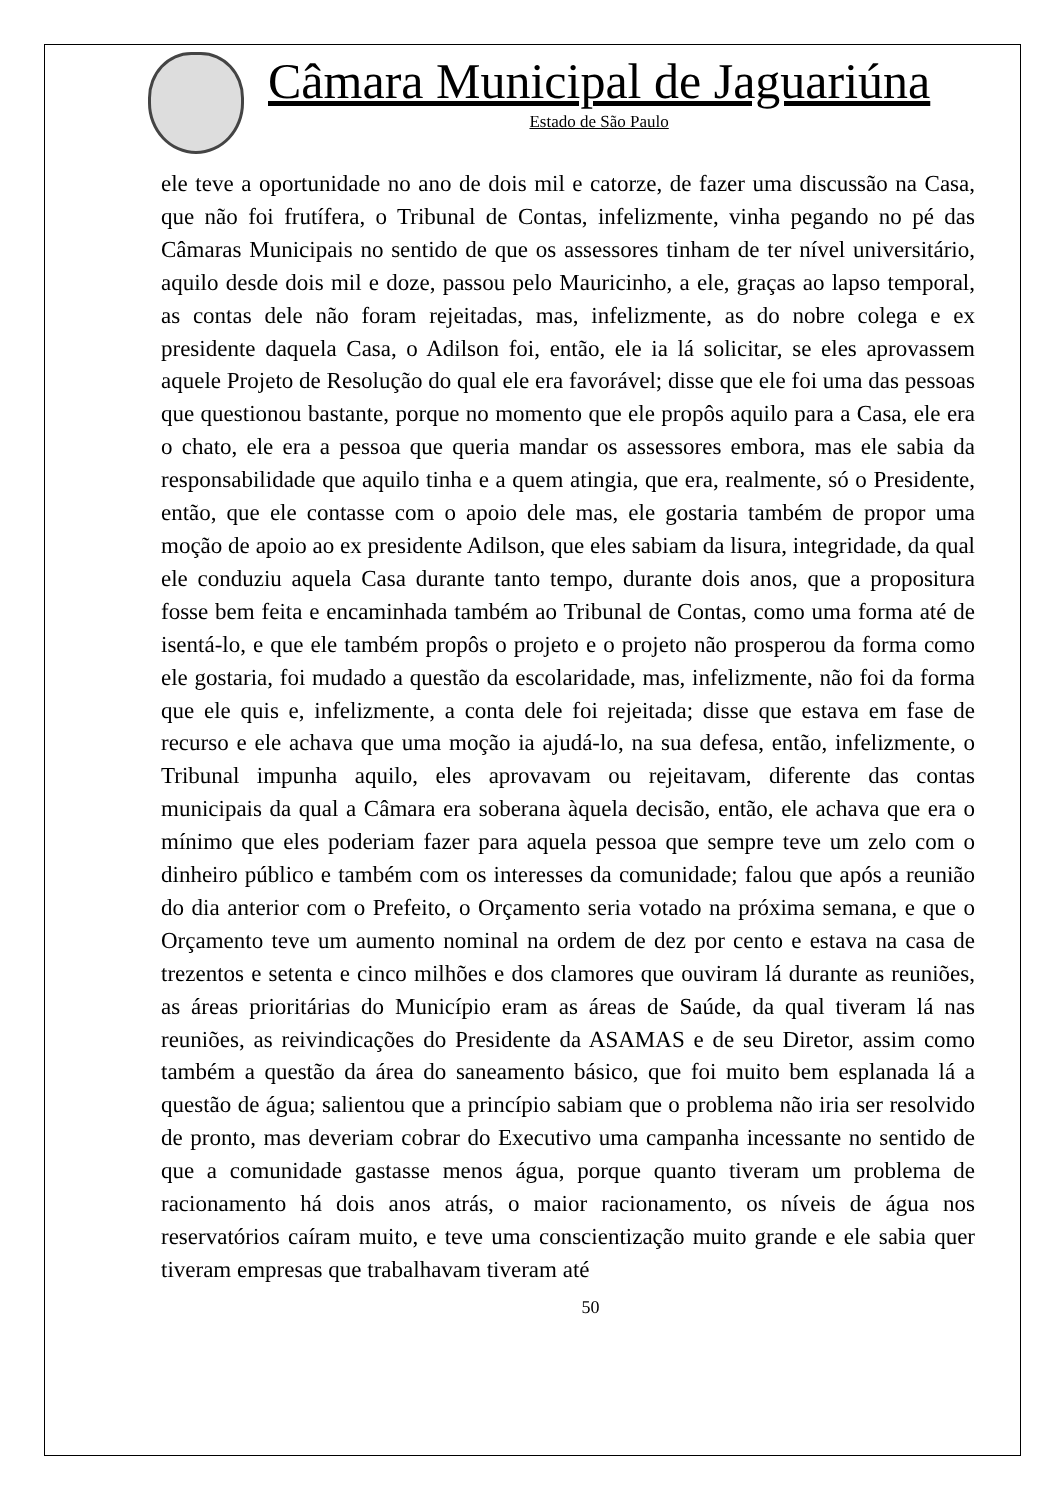Câmara Municipal de Jaguariúna
Estado de São Paulo
ele teve a oportunidade no ano de dois mil e catorze, de fazer uma discussão na Casa, que não foi frutífera, o Tribunal de Contas, infelizmente, vinha pegando no pé das Câmaras Municipais no sentido de que os assessores tinham de ter nível universitário, aquilo desde dois mil e doze, passou pelo Mauricinho, a ele, graças ao lapso temporal, as contas dele não foram rejeitadas, mas, infelizmente, as do nobre colega e ex presidente daquela Casa, o Adilson foi, então, ele ia lá solicitar, se eles aprovassem aquele Projeto de Resolução do qual ele era favorável; disse que ele foi uma das pessoas que questionou bastante, porque no momento que ele propôs aquilo para a Casa, ele era o chato, ele era a pessoa que queria mandar os assessores embora, mas ele sabia da responsabilidade que aquilo tinha e a quem atingia, que era, realmente, só o Presidente, então, que ele contasse com o apoio dele mas, ele gostaria também de propor uma moção de apoio ao ex presidente Adilson, que eles sabiam da lisura, integridade, da qual ele conduziu aquela Casa durante tanto tempo, durante dois anos, que a propositura fosse bem feita e encaminhada também ao Tribunal de Contas, como uma forma até de isentá-lo, e que ele também propôs o projeto e o projeto não prosperou da forma como ele gostaria, foi mudado a questão da escolaridade, mas, infelizmente, não foi da forma que ele quis e, infelizmente, a conta dele foi rejeitada; disse que estava em fase de recurso e ele achava que uma moção ia ajudá-lo, na sua defesa, então, infelizmente, o Tribunal impunha aquilo, eles aprovavam ou rejeitavam, diferente das contas municipais da qual a Câmara era soberana àquela decisão, então, ele achava que era o mínimo que eles poderiam fazer para aquela pessoa que sempre teve um zelo com o dinheiro público e também com os interesses da comunidade; falou que após a reunião do dia anterior com o Prefeito, o Orçamento seria votado na próxima semana, e que o Orçamento teve um aumento nominal na ordem de dez por cento e estava na casa de trezentos e setenta e cinco milhões e dos clamores que ouviram lá durante as reuniões, as áreas prioritárias do Município eram as áreas de Saúde, da qual tiveram lá nas reuniões, as reivindicações do Presidente da ASAMAS e de seu Diretor, assim como também a questão da área do saneamento básico, que foi muito bem esplanada lá a questão de água; salientou que a princípio sabiam que o problema não iria ser resolvido de pronto, mas deveriam cobrar do Executivo uma campanha incessante no sentido de que a comunidade gastasse menos água, porque quanto tiveram um problema de racionamento há dois anos atrás, o maior racionamento, os níveis de água nos reservatórios caíram muito, e teve uma conscientização muito grande e ele sabia quer tiveram empresas que trabalhavam tiveram até
50